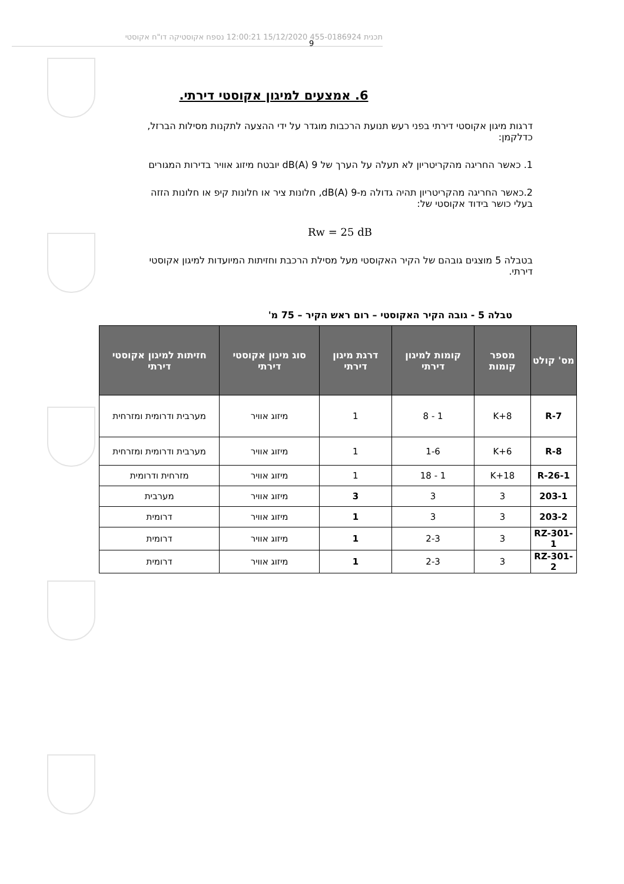תכנית 455-0186924 15/12/2020 12:00:21 נספח אקוסטיקה דו"ח אקוסטי
9
6. אמצעים למיגון אקוסטי דירתי.
דרגות מיגון אקוסטי דירתי בפני רעש תנועת הרכבות מוגדר על ידי ההצעה לתקנות מסילות הברזל, כדלקמן:
1. כאשר החריגה מהקריטריון לא תעלה על הערך של 9 dB(A) יובטח מיזוג אוויר בדירות המגורים
2.כאשר החריגה מהקריטריון תהיה גדולה מ-9 dB(A), חלונות ציר או חלונות קיפ או חלונות הזזה בעלי כושר בידוד אקוסטי של:
Rw = 25 dB
בטבלה 5 מוצגים גובהם של הקיר האקוסטי מעל מסילת הרכבת וחזיתות המיועדות למיגון אקוסטי דירתי.
טבלה 5 - גובה הקיר האקוסטי – רום ראש הקיר – 75 מ'
| מס' קולט | מספר קומות | קומות למיגון דירתי | דרגת מיגון דירתי | סוג מיגון אקוסטי דירתי | חזיתות למיגון אקוסטי דירתי |
| --- | --- | --- | --- | --- | --- |
| R-7 | K+8 | 1 - 8 | 1 | מיזוג אוויר | מערבית ודרומית ומזרחית |
| R-8 | K+6 | 1-6 | 1 | מיזוג אוויר | מערבית ודרומית ומזרחית |
| R-26-1 | K+18 | 1 - 18 | 1 | מיזוג אוויר | מזרחית ודרומית |
| 203-1 | 3 | 3 | 3 | מיזוג אוויר | מערבית |
| 203-2 | 3 | 3 | 1 | מיזוג אוויר | דרומית |
| RZ-301-1 | 3 | 2-3 | 1 | מיזוג אוויר | דרומית |
| RZ-301-2 | 3 | 2-3 | 1 | מיזוג אוויר | דרומית |